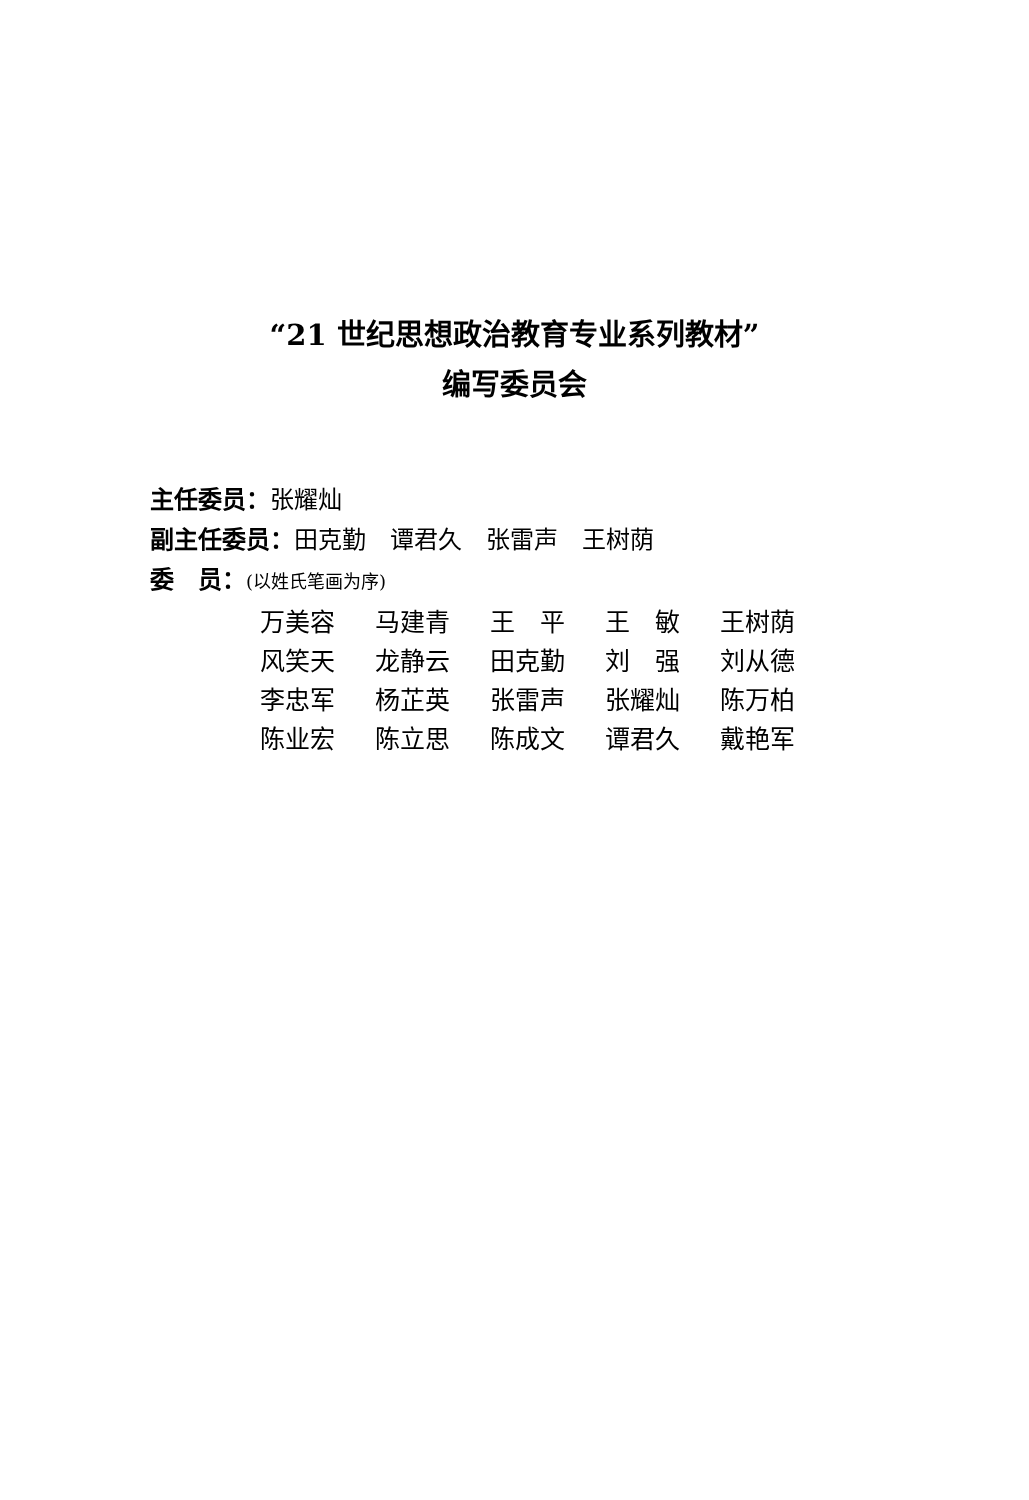“21 世纪思想政治教育专业系列教材”
编写委员会
主任委员：张耀灿
副主任委员：田克勤　谭君久　张雷声　王树荫
委　员：(以姓氏笔画为序)
| 万美容 | 马建青 | 王 平 | 王 敏 | 王树荫 |
| 风笑天 | 龙静云 | 田克勤 | 刘 强 | 刘从德 |
| 李忠军 | 杨芷英 | 张雷声 | 张耀灿 | 陈万柏 |
| 陈业宏 | 陈立思 | 陈成文 | 谭君久 | 戴艳军 |